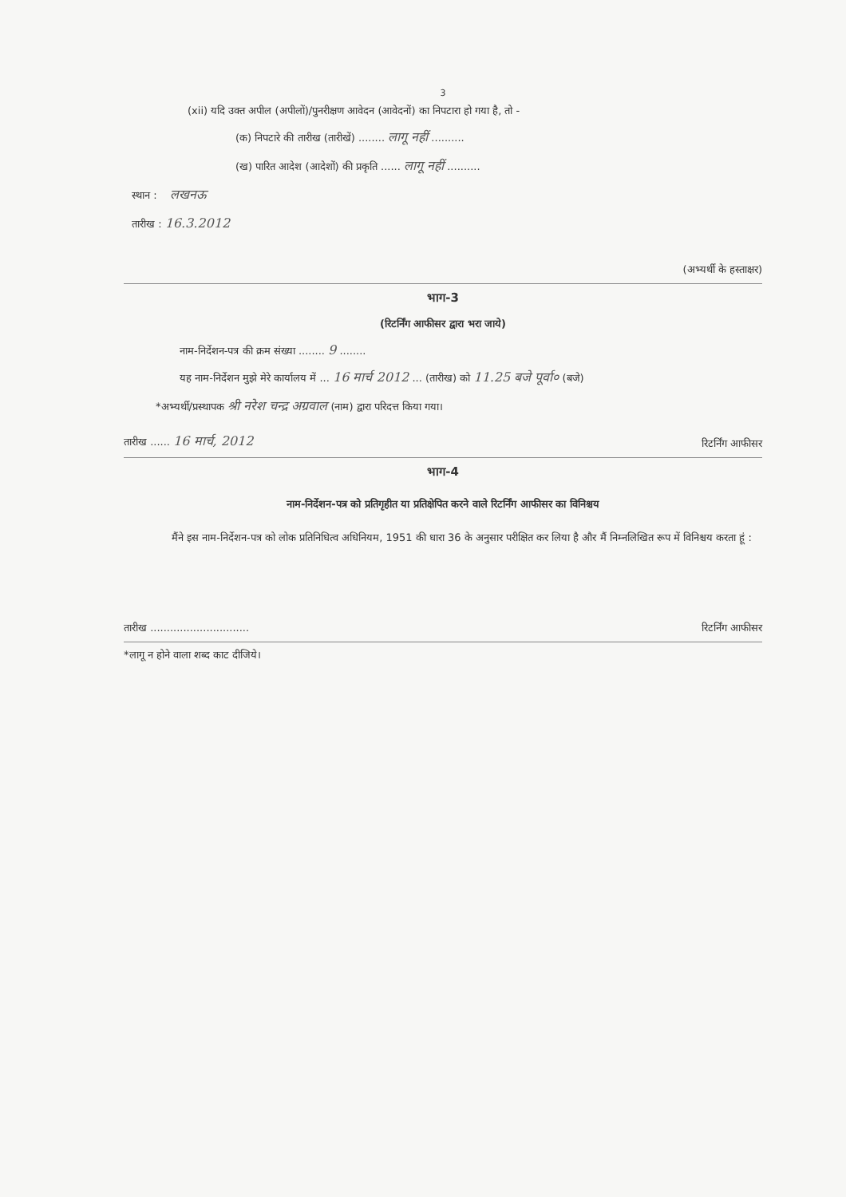3
(xii) यदि उक्त अपील (अपीलों)/पुनरीक्षण आवेदन (आवेदनों) का निपटारा हो गया है, तो -
(क) निपटारे की तारीख (तारीखें) ........ लागू नहीं ..........
(ख) पारित आदेश (आदेशों) की प्रकृति ...... लागू नहीं ..........
स्थान : लखनऊ
तारीख : 16.3.2012
(अभ्यर्थी के हस्ताक्षर)
भाग-3
(रिटर्निंग आफीसर द्वारा भरा जाये)
नाम-निर्देशन-पत्र की क्रम संख्या ........ 9 ........
यह नाम-निर्देशन मुझे मेरे कार्यालय में ... 16 मार्च 2012 ... (तारीख) को 11.25 बजे पूर्वा० (बजे)
*अभ्यर्थी/प्रस्थापक श्री नरेश चन्द्र अग्रवाल (नाम) द्वारा परिदत्त किया गया।
तारीख ...... 16 मार्च, 2012 रिटर्निंग आफीसर
भाग-4
नाम-निर्देशन-पत्र को प्रतिगृहीत या प्रतिक्षेपित करने वाले रिटर्निंग आफीसर का विनिश्चय
मैंने इस नाम-निर्देशन-पत्र को लोक प्रतिनिधित्व अधिनियम, 1951 की धारा 36 के अनुसार परीक्षित कर लिया है और मैं निम्नलिखित रूप में विनिश्चय करता हूं :
तारीख .............................. रिटर्निंग आफीसर
*लागू न होने वाला शब्द काट दीजिये।